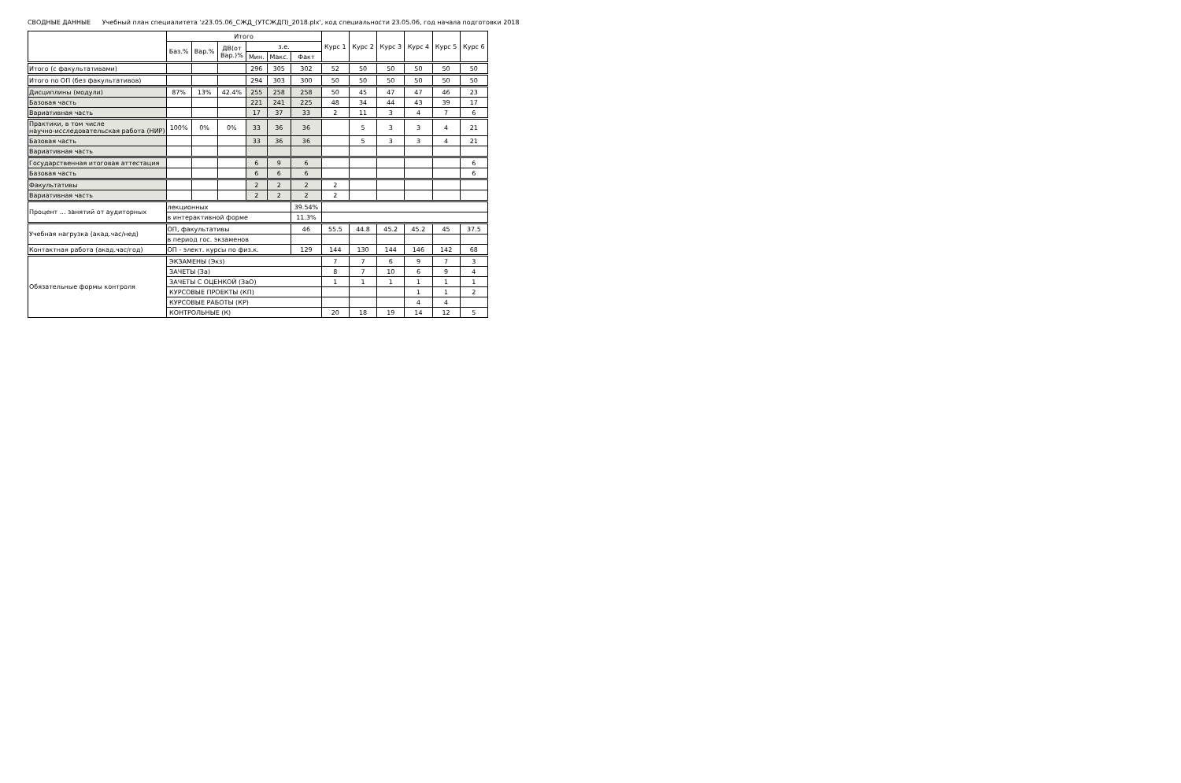СВОДНЫЕ ДАННЫЕ Учебный план специалитета 'z23.05.06_СЖД_(УТСЖДП)_2018.plx', код специальности 23.05.06, год начала подготовки 2018
| | Итого | | | | | | Курс 1 | Курс 2 | Курс 3 | Курс 4 | Курс 5 | Курс 6 |
| --- | --- | --- | --- | --- | --- | --- | --- | --- | --- | --- | --- | --- |
| | Баз.% | Вар.% | ДВ(от Вар.)% | з.е. | | | | | | | | |
| | | | | Мин. | Макс. | Факт | | | | | | |
| Итого (с факультативами) | | | | 296 | 305 | 302 | 52 | 50 | 50 | 50 | 50 | 50 |
| Итого по ОП (без факультативов) | | | | 294 | 303 | 300 | 50 | 50 | 50 | 50 | 50 | 50 |
| Дисциплины (модули) | 87% | 13% | 42.4% | 255 | 258 | 258 | 50 | 45 | 47 | 47 | 46 | 23 |
| Базовая часть | | | | 221 | 241 | 225 | 48 | 34 | 44 | 43 | 39 | 17 |
| Вариативная часть | | | | 17 | 37 | 33 | 2 | 11 | 3 | 4 | 7 | 6 |
| Практики, в том числе научно-исследовательская работа (НИР) | 100% | 0% | 0% | 33 | 36 | 36 | | 5 | 3 | 3 | 4 | 21 |
| Базовая часть | | | | 33 | 36 | 36 | | 5 | 3 | 3 | 4 | 21 |
| Вариативная часть | | | | | | | | | | | | |
| Государственная итоговая аттестация | | | | 6 | 9 | 6 | | | | | | 6 |
| Базовая часть | | | | 6 | 6 | 6 | | | | | | 6 |
| Факультативы | | | | 2 | 2 | 2 | 2 | | | | | |
| Вариативная часть | | | | 2 | 2 | 2 | 2 | | | | | |
| Процент ... занятий от аудиторных | лекционных | | | | | 39.54% | | | | | | |
| | в интерактивной форме | | | | | 11.3% | | | | | | |
| Учебная нагрузка (акад.час/нед) | ОП, факультативы | | | | | 46 | 55.5 | 44.8 | 45.2 | 45.2 | 45 | 37.5 |
| | в период гос. экзаменов | | | | | | | | | | | |
| Контактная работа (акад.час/год) | ОП - элект. курсы по физ.к. | | | | | 129 | 144 | 130 | 144 | 146 | 142 | 68 |
| Обязательные формы контроля | ЭКЗАМЕНЫ (Экз) | | | | | | 7 | 7 | 6 | 9 | 7 | 3 |
| | ЗАЧЕТЫ (За) | | | | | | 8 | 7 | 10 | 6 | 9 | 4 |
| | ЗАЧЕТЫ С ОЦЕНКОЙ (ЗаО) | | | | | | 1 | 1 | 1 | 1 | 1 | 1 |
| | КУРСОВЫЕ ПРОЕКТЫ (КП) | | | | | | | | | 1 | 1 | 2 |
| | КУРСОВЫЕ РАБОТЫ (КР) | | | | | | | | | 4 | 4 | |
| | КОНТРОЛЬНЫЕ (К) | | | | | | 20 | 18 | 19 | 14 | 12 | 5 |